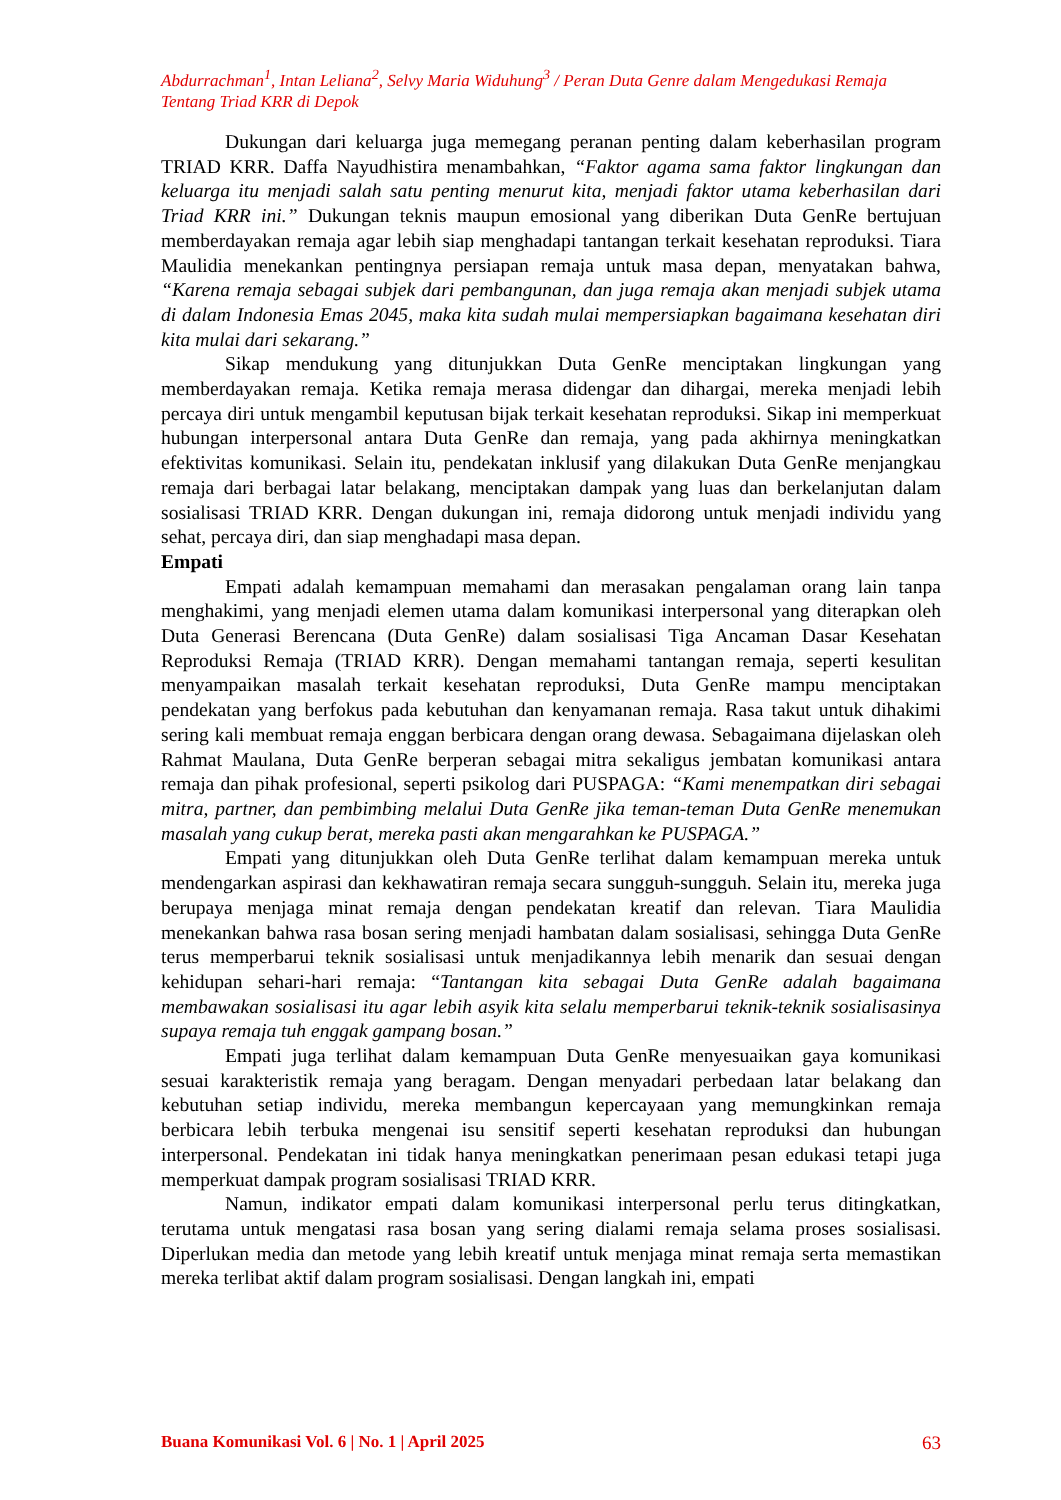Abdurrachman<sup>1</sup>, Intan Leliana<sup>2</sup>, Selvy Maria Widuhung<sup>3</sup> / Peran Duta Genre dalam Mengedukasi Remaja Tentang Triad KRR di Depok
Dukungan dari keluarga juga memegang peranan penting dalam keberhasilan program TRIAD KRR. Daffa Nayudhistira menambahkan, “Faktor agama sama faktor lingkungan dan keluarga itu menjadi salah satu penting menurut kita, menjadi faktor utama keberhasilan dari Triad KRR ini.” Dukungan teknis maupun emosional yang diberikan Duta GenRe bertujuan memberdayakan remaja agar lebih siap menghadapi tantangan terkait kesehatan reproduksi. Tiara Maulidia menekankan pentingnya persiapan remaja untuk masa depan, menyatakan bahwa, “Karena remaja sebagai subjek dari pembangunan, dan juga remaja akan menjadi subjek utama di dalam Indonesia Emas 2045, maka kita sudah mulai mempersiapkan bagaimana kesehatan diri kita mulai dari sekarang.”
Sikap mendukung yang ditunjukkan Duta GenRe menciptakan lingkungan yang memberdayakan remaja. Ketika remaja merasa didengar dan dihargai, mereka menjadi lebih percaya diri untuk mengambil keputusan bijak terkait kesehatan reproduksi. Sikap ini memperkuat hubungan interpersonal antara Duta GenRe dan remaja, yang pada akhirnya meningkatkan efektivitas komunikasi. Selain itu, pendekatan inklusif yang dilakukan Duta GenRe menjangkau remaja dari berbagai latar belakang, menciptakan dampak yang luas dan berkelanjutan dalam sosialisasi TRIAD KRR. Dengan dukungan ini, remaja didorong untuk menjadi individu yang sehat, percaya diri, dan siap menghadapi masa depan.
Empati
Empati adalah kemampuan memahami dan merasakan pengalaman orang lain tanpa menghakimi, yang menjadi elemen utama dalam komunikasi interpersonal yang diterapkan oleh Duta Generasi Berencana (Duta GenRe) dalam sosialisasi Tiga Ancaman Dasar Kesehatan Reproduksi Remaja (TRIAD KRR). Dengan memahami tantangan remaja, seperti kesulitan menyampaikan masalah terkait kesehatan reproduksi, Duta GenRe mampu menciptakan pendekatan yang berfokus pada kebutuhan dan kenyamanan remaja. Rasa takut untuk dihakimi sering kali membuat remaja enggan berbicara dengan orang dewasa. Sebagaimana dijelaskan oleh Rahmat Maulana, Duta GenRe berperan sebagai mitra sekaligus jembatan komunikasi antara remaja dan pihak profesional, seperti psikolog dari PUSPAGA: “Kami menempatkan diri sebagai mitra, partner, dan pembimbing melalui Duta GenRe jika teman-teman Duta GenRe menemukan masalah yang cukup berat, mereka pasti akan mengarahkan ke PUSPAGA.”
Empati yang ditunjukkan oleh Duta GenRe terlihat dalam kemampuan mereka untuk mendengarkan aspirasi dan kekhawatiran remaja secara sungguh-sungguh. Selain itu, mereka juga berupaya menjaga minat remaja dengan pendekatan kreatif dan relevan. Tiara Maulidia menekankan bahwa rasa bosan sering menjadi hambatan dalam sosialisasi, sehingga Duta GenRe terus memperbarui teknik sosialisasi untuk menjadikannya lebih menarik dan sesuai dengan kehidupan sehari-hari remaja: “Tantangan kita sebagai Duta GenRe adalah bagaimana membawakan sosialisasi itu agar lebih asyik kita selalu memperbarui teknik-teknik sosialisasinya supaya remaja tuh enggak gampang bosan.”
Empati juga terlihat dalam kemampuan Duta GenRe menyesuaikan gaya komunikasi sesuai karakteristik remaja yang beragam. Dengan menyadari perbedaan latar belakang dan kebutuhan setiap individu, mereka membangun kepercayaan yang memungkinkan remaja berbicara lebih terbuka mengenai isu sensitif seperti kesehatan reproduksi dan hubungan interpersonal. Pendekatan ini tidak hanya meningkatkan penerimaan pesan edukasi tetapi juga memperkuat dampak program sosialisasi TRIAD KRR.
Namun, indikator empati dalam komunikasi interpersonal perlu terus ditingkatkan, terutama untuk mengatasi rasa bosan yang sering dialami remaja selama proses sosialisasi. Diperlukan media dan metode yang lebih kreatif untuk menjaga minat remaja serta memastikan mereka terlibat aktif dalam program sosialisasi. Dengan langkah ini, empati
Buana Komunikasi Vol. 6 | No. 1 | April 2025 63